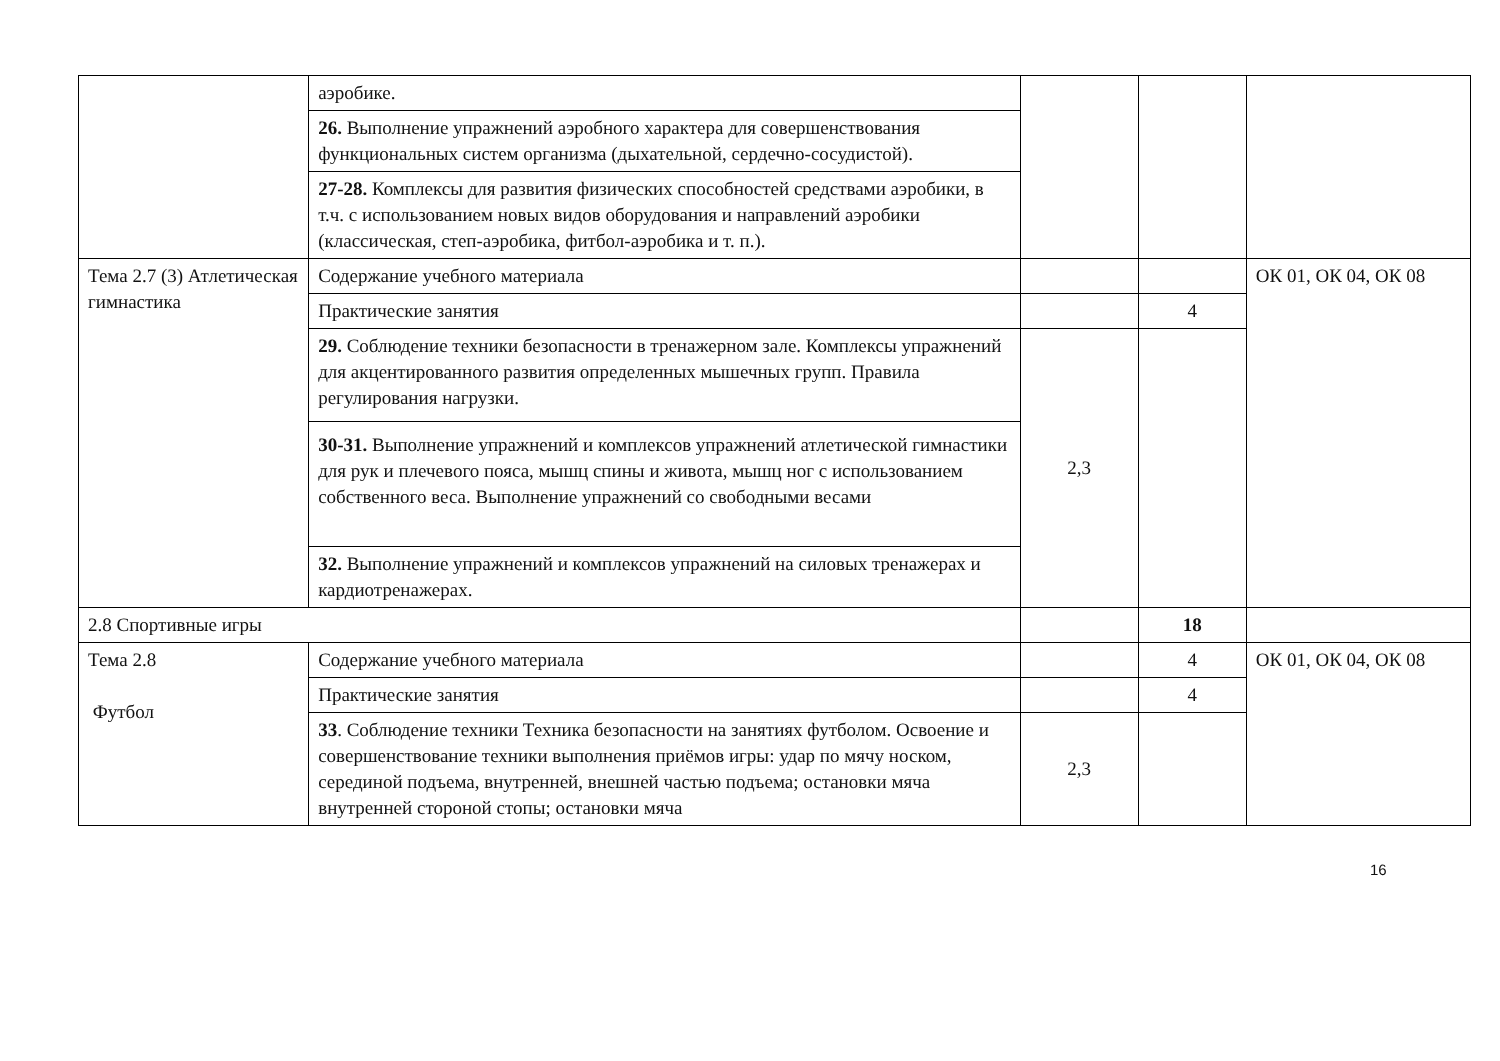| | аэробике. | | | |
| | 26. Выполнение упражнений аэробного характера для совершенствования функциональных систем организма (дыхательной, сердечно-сосудистой). | | | |
| | 27-28. Комплексы для развития физических способностей средствами аэробики, в т.ч. с использованием новых видов оборудования и направлений аэробики (классическая, степ-аэробика, фитбол-аэробика и т. п.). | | | |
| Тема 2.7 (3) Атлетическая гимнастика | Содержание учебного материала | | | ОК 01, ОК 04, ОК 08 |
| | Практические занятия | | 4 | |
| | 29. Соблюдение техники безопасности в тренажерном зале. Комплексы упражнений для акцентированного развития определенных мышечных групп. Правила регулирования нагрузки. | 2,3 | | |
| | 30-31. Выполнение упражнений и комплексов упражнений атлетической гимнастики для рук и плечевого пояса, мышц спины и живота, мышц ног с использованием собственного веса. Выполнение упражнений со свободными весами | | | |
| | 32. Выполнение упражнений и комплексов упражнений на силовых тренажерах и кардиотренажерах. | | | |
| 2.8 Спортивные игры | | | 18 | |
| Тема 2.8 Футбол | Содержание учебного материала | | 4 | ОК 01, ОК 04, ОК 08 |
| | Практические занятия | | 4 | |
| | 33 . Соблюдение техники Техника безопасности на занятиях футболом. Освоение и совершенствование техники выполнения приёмов игры: удар по мячу носком, серединой подъема, внутренней, внешней частью подъема; остановки мяча внутренней стороной стопы; остановки мяча | 2,3 | | |
16